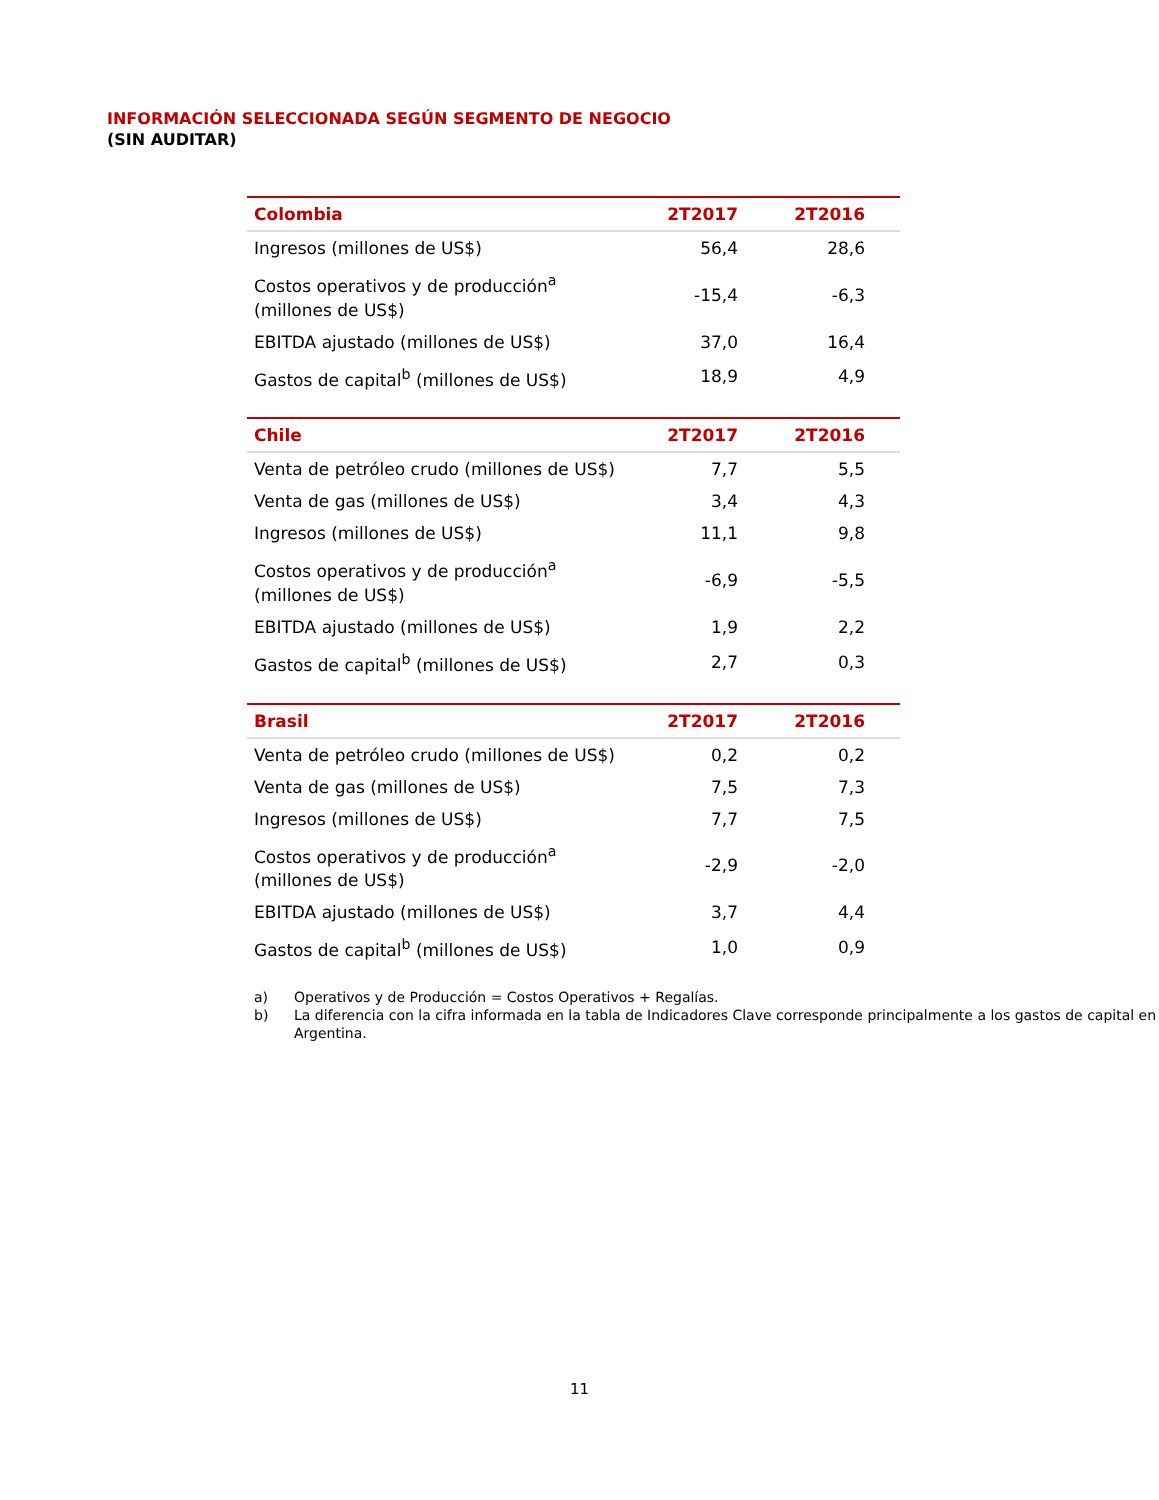INFORMACIÓN SELECCIONADA SEGÚN SEGMENTO DE NEGOCIO
(SIN AUDITAR)
| Colombia | 2T2017 | 2T2016 |
| --- | --- | --- |
| Ingresos (millones de US$) | 56,4 | 28,6 |
| Costos operativos y de producción<sup>a</sup> (millones de US$) | -15,4 | -6,3 |
| EBITDA ajustado (millones de US$) | 37,0 | 16,4 |
| Gastos de capital<sup>b</sup> (millones de US$) | 18,9 | 4,9 |
| Chile | 2T2017 | 2T2016 |
| --- | --- | --- |
| Venta de petróleo crudo (millones de US$) | 7,7 | 5,5 |
| Venta de gas (millones de US$) | 3,4 | 4,3 |
| Ingresos (millones de US$) | 11,1 | 9,8 |
| Costos operativos y de producción<sup>a</sup> (millones de US$) | -6,9 | -5,5 |
| EBITDA ajustado (millones de US$) | 1,9 | 2,2 |
| Gastos de capital<sup>b</sup> (millones de US$) | 2,7 | 0,3 |
| Brasil | 2T2017 | 2T2016 |
| --- | --- | --- |
| Venta de petróleo crudo (millones de US$) | 0,2 | 0,2 |
| Venta de gas (millones de US$) | 7,5 | 7,3 |
| Ingresos (millones de US$) | 7,7 | 7,5 |
| Costos operativos y de producción<sup>a</sup> (millones de US$) | -2,9 | -2,0 |
| EBITDA ajustado (millones de US$) | 3,7 | 4,4 |
| Gastos de capital<sup>b</sup> (millones de US$) | 1,0 | 0,9 |
a) Operativos y de Producción = Costos Operativos + Regalías.
b) La diferencia con la cifra informada en la tabla de Indicadores Clave corresponde principalmente a los gastos de capital en Argentina.
11